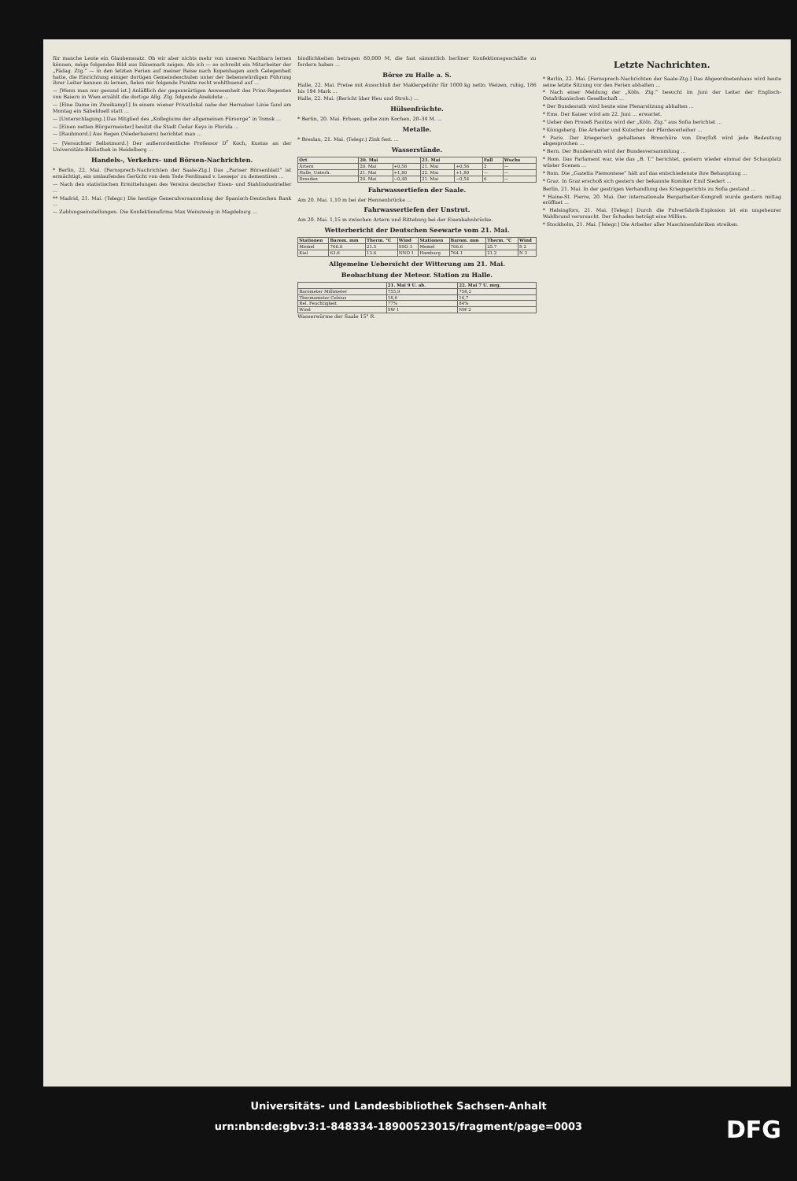für manche Leute ein Glaubenssatz. Ob wir aber nichts mehr von unseren Nachbarn lernen können, möge folgendes Bild aus Dänemark zeigen. Als ich — so schreibt ein Mitarbeiter der „Pädag. Ztg.“ — in den letzten Ferien auf meiner Reise nach Kopenhagen auch Gelegenheit hatte, die Einrichtung einiger dortigen Gemeindeschulen unter der liebenswürdigen Führung ihrer Leiter kennen zu lernen, fielen mir folgende Punkte recht wohlthuend auf ...
— [Wenn man nur gesund ist.] Anläßlich der gegenwärtigen Anwesenheit des Prinz-Regenten von Baiern in Wien erzählt die dortige Allg. Ztg. folgende Anekdote ...
— [Eine Dame im Zweikampf.] In einem wiener Privatlokal nahe der Hernalser Linie fand am Montag ein Säbelduell statt ...
— [Unterschlagung.] Das Mitglied des „Kollegiums der allgemeinen Fürsorge“ in Tomsk ...
— [Einen netten Bürgermeister] besitzt die Stadt Cedar Keys in Florida ...
— [Raubmord.] Aus Regen (Niederbaiern) berichtet man ...
— [Versuchter Selbstmord.] Der außerordentliche Professor D<sup>r</sup> Koch, Kustos an der Universitäts-Bibliothek in Heidelberg ...
Handels-, Verkehrs- und Börsen-Nachrichten.
* Berlin, 22. Mai. [Fernsprech-Nachrichten der Saale-Ztg.] Das „Pariser Börsenblatt“ ist ermächtigt, ein umlaufendes Gerücht von dem Tode Ferdinand v. Lesseps’ zu dementiren ...
— Nach den statistischen Ermittelungen des Vereins deutscher Eisen- und Stahlindustrieller ...
** Madrid, 21. Mai. (Telegr.) Die heutige Generalversammlung der Spanisch-Deutschen Bank ...
— Zahlungseinstellungen. Die Konfektionsfirma Max Weinzweig in Magdeburg ...
bindlichkeiten betragen 80,000 M, die fast sämmtlich berliner Konfektionsgeschäfte zu fordern haben ...
Börse zu Halle a. S.
Halle, 22. Mai. Preise mit Ausschluß der Maklergebühr für 1000 kg netto. Weizen, ruhig, 186 bis 194 Mark ...
Halle, 22. Mai. (Bericht über Heu und Stroh.) ...
Hülsenfrüchte.
* Berlin, 20. Mai. Erbsen, gelbe zum Kochen, 20–34 M. ...
Metalle.
* Breslau, 21. Mai. (Telegr.) Zink fest. ...
Wasserstände.
| Ort | 20. Mai | | 21. Mai | | Fall | Wuchs |
| --- | --- | --- | --- | --- | --- | --- |
| Artern | 20. Mai | +0,58 | 21. Mai | +0,56 | 2 | — |
| Halle, Unterh. | 21. Mai | +1,80 | 22. Mai | +1,80 | — | — |
| Dresden | 20. Mai | −0,48 | 21. Mai | −0,54 | 6 | — |
Fahrwassertiefen der Saale.
Am 20. Mai. 1,10 m bei der Hennenbrücke ...
Fahrwassertiefen der Unstrut.
Am 20. Mai. 1,15 m zwischen Artern und Ritteburg bei der Eisenbahnbrücke.
Wetterbericht der Deutschen Seewarte vom 21. Mai.
| Stationen | Barom. mm | Therm. °C | Wind | Stationen | Barom. mm | Therm. °C | Wind |
| --- | --- | --- | --- | --- | --- | --- | --- |
| Memel | 766.0 | 21.5 | SSO 3 | Memel | 766.6 | 25.7 | S 2 |
| Kiel | 63.6 | 13.6 | NNO 1 | Hamburg | 764.1 | 21.2 | N 3 |
Allgemeine Uebersicht der Witterung am 21. Mai.
Beobachtung der Meteor. Station zu Halle.
| | 21. Mai 9 U. ab. | 22. Mai 7 U. mrg. |
| --- | --- | --- |
| Barometer Millimeter | 755,9 | 758,2 |
| Thermometer Celsius | 18,6 | 16,7 |
| Rel. Feuchtigkeit | 77% | 84% |
| Wind | SW 1 | NW 2 |
Wasserwärme der Saale 15° R.
Letzte Nachrichten.
* Berlin, 22. Mai. [Fernsprech-Nachrichten der Saale-Ztg.] Das Abgeordnetenhaus wird heute seine letzte Sitzung vor den Ferien abhalten ...
* Nach einer Meldung der „Köln. Ztg.“ besucht im Juni der Leiter der Englisch-Ostafrikanischen Gesellschaft ...
* Der Bundesrath wird heute eine Plenarsitzung abhalten ...
* Ems. Der Kaiser wird am 22. Juni ... erwartet.
* Ueber den Prozeß Panitza wird der „Köln. Ztg.“ aus Sofia berichtet ...
* Königsberg. Die Arbeiter und Kutscher der Pferdeverleiher ...
* Paris. Der kriegerisch gehaltenen Broschüre von Dreyfuß wird jede Bedeutung abgesprochen ...
* Bern. Der Bundesrath wird der Bundesversammlung ...
* Rom. Das Parlament war, wie das „B. T.“ berichtet, gestern wieder einmal der Schauplatz wüster Scenen ...
* Rom. Die „Gazetta Piemontese“ hält auf das entschiedenste ihre Behauptung ...
* Graz. In Graz erschoß sich gestern der bekannte Komiker Emil Siedert ...
Berlin, 21. Mai. In der gestrigen Verhandlung des Kriegsgerichts zu Sofia gestand ...
* Haine-St. Pierre, 20. Mai. Der internationale Bergarbeiter-Kongreß wurde gestern mittag eröffnet ...
* Helsingfors, 21. Mai. [Telegr.] Durch die Pulverfabrik-Explosion ist ein ungeheurer Waldbrand verursacht. Der Schaden beträgt eine Million.
* Stockholm, 21. Mai. [Telegr.] Die Arbeiter aller Maschinenfabriken streiken.
Universitäts- und Landesbibliothek Sachsen-Anhalt
urn:nbn:de:gbv:3:1-848334-18900523015/fragment/page=0003
DFG